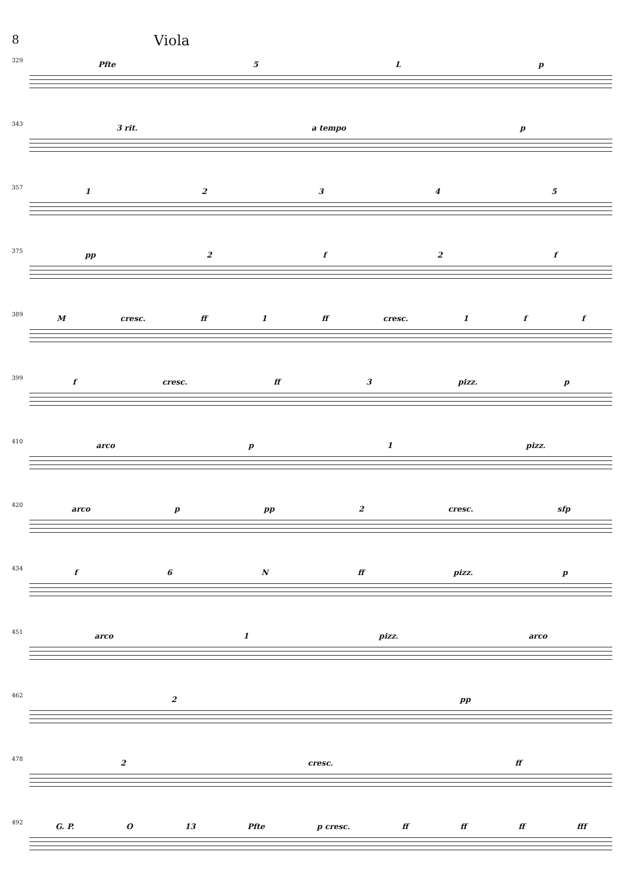8 Viola
329
Pfte 5 Lp
343
3 rit. a tempo p
357
12345
375
pp 2 f 2 f
389
Mcresc. ff 1 ff cresc. 1 ff
399
f cresc. ff 3 pizz. p
410
arco p 1 pizz.
420
arco p pp 2 cresc. sfp
434
f 6 N ff pizz. p
451
arco 1 pizz. arco
462
2 pp
478
2 cresc. ff
492
G. P. O 13 Pfte p cresc. ff ff ff fff